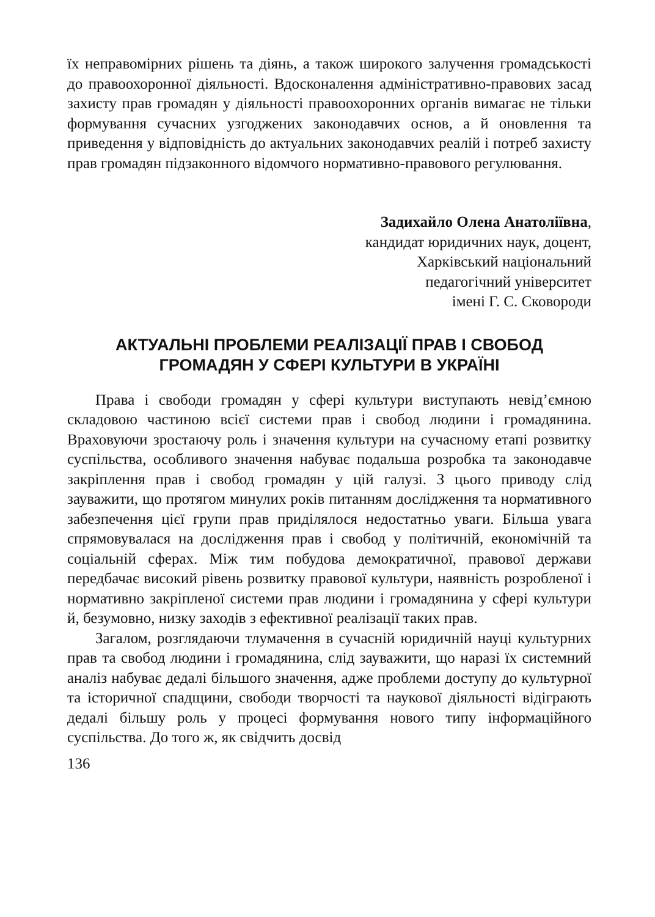їх неправомірних рішень та діянь, а також широкого залучення громадськості до правоохоронної діяльності. Вдосконалення адміністративно-правових засад захисту прав громадян у діяльності правоохоронних органів вимагає не тільки формування сучасних узгоджених законодавчих основ, а й оновлення та приведення у відповідність до актуальних законодавчих реалій і потреб захисту прав громадян підзаконного відомчого нормативно-правового регулювання.
Задихайло Олена Анатоліївна,
кандидат юридичних наук, доцент,
Харківський національний
педагогічний університет
імені Г. С. Сковороди
АКТУАЛЬНІ ПРОБЛЕМИ РЕАЛІЗАЦІЇ ПРАВ І СВОБОД
ГРОМАДЯН У СФЕРІ КУЛЬТУРИ В УКРАЇНІ
Права і свободи громадян у сфері культури виступають невід’ємною складовою частиною всієї системи прав і свобод людини і громадянина. Враховуючи зростаючу роль і значення культури на сучасному етапі розвитку суспільства, особливого значення набуває подальша розробка та законодавче закріплення прав і свобод громадян у цій галузі. З цього приводу слід зауважити, що протягом минулих років питанням дослідження та нормативного забезпечення цієї групи прав приділялося недостатньо уваги. Більша увага спрямовувалася на дослідження прав і свобод у політичній, економічній та соціальній сферах. Між тим побудова демократичної, правової держави передбачає високий рівень розвитку правової культури, наявність розробленої і нормативно закріпленої системи прав людини і громадянина у сфері культури й, безумовно, низку заходів з ефективної реалізації таких прав.
Загалом, розглядаючи тлумачення в сучасній юридичній науці культурних прав та свобод людини і громадянина, слід зауважити, що наразі їх системний аналіз набуває дедалі більшого значення, адже проблеми доступу до культурної та історичної спадщини, свободи творчості та наукової діяльності відіграють дедалі більшу роль у процесі формування нового типу інформаційного суспільства. До того ж, як свідчить досвід
136